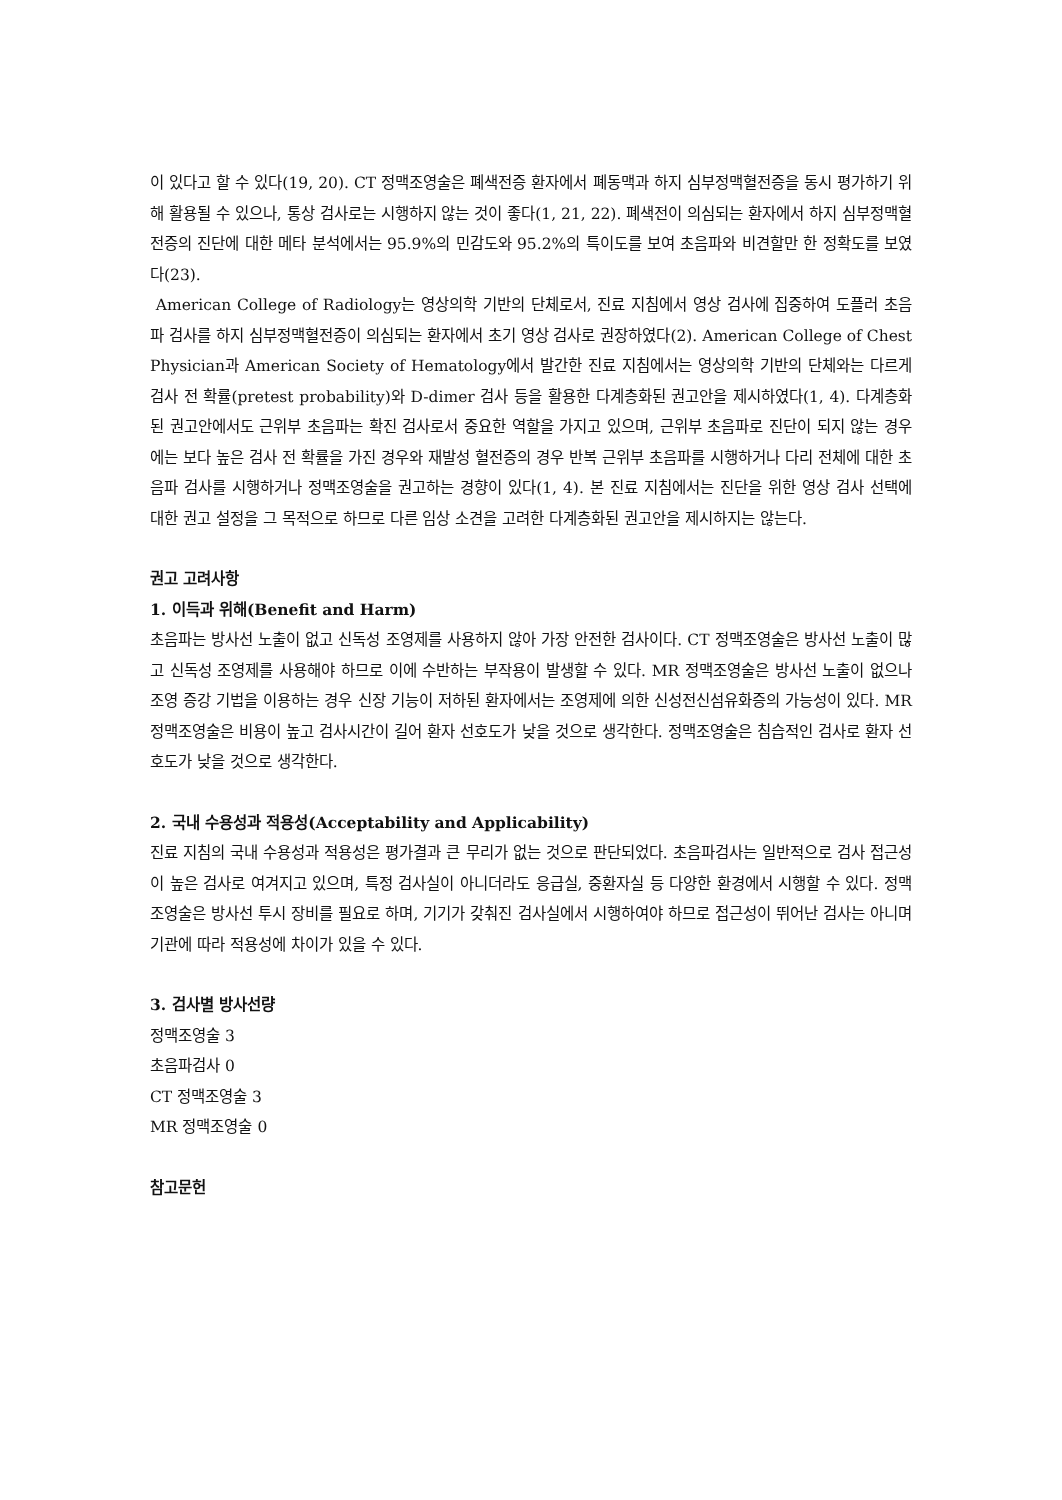이 있다고 할 수 있다(19, 20). CT 정맥조영술은 폐색전증 환자에서 폐동맥과 하지 심부정맥혈전증을 동시 평가하기 위해 활용될 수 있으나, 통상 검사로는 시행하지 않는 것이 좋다(1, 21, 22). 폐색전이 의심되는 환자에서 하지 심부정맥혈전증의 진단에 대한 메타 분석에서는 95.9%의 민감도와 95.2%의 특이도를 보여 초음파와 비견할만 한 정확도를 보였다(23).
American College of Radiology는 영상의학 기반의 단체로서, 진료 지침에서 영상 검사에 집중하여 도플러 초음파 검사를 하지 심부정맥혈전증이 의심되는 환자에서 초기 영상 검사로 권장하였다(2). American College of Chest Physician과 American Society of Hematology에서 발간한 진료 지침에서는 영상의학 기반의 단체와는 다르게 검사 전 확률(pretest probability)와 D-dimer 검사 등을 활용한 다계층화된 권고안을 제시하였다(1, 4). 다계층화된 권고안에서도 근위부 초음파는 확진 검사로서 중요한 역할을 가지고 있으며, 근위부 초음파로 진단이 되지 않는 경우에는 보다 높은 검사 전 확률을 가진 경우와 재발성 혈전증의 경우 반복 근위부 초음파를 시행하거나 다리 전체에 대한 초음파 검사를 시행하거나 정맥조영술을 권고하는 경향이 있다(1, 4). 본 진료 지침에서는 진단을 위한 영상 검사 선택에 대한 권고 설정을 그 목적으로 하므로 다른 임상 소견을 고려한 다계층화된 권고안을 제시하지는 않는다.
권고 고려사항
1. 이득과 위해(Benefit and Harm)
초음파는 방사선 노출이 없고 신독성 조영제를 사용하지 않아 가장 안전한 검사이다. CT 정맥조영술은 방사선 노출이 많고 신독성 조영제를 사용해야 하므로 이에 수반하는 부작용이 발생할 수 있다. MR 정맥조영술은 방사선 노출이 없으나 조영 증강 기법을 이용하는 경우 신장 기능이 저하된 환자에서는 조영제에 의한 신성전신섬유화증의 가능성이 있다. MR 정맥조영술은 비용이 높고 검사시간이 길어 환자 선호도가 낮을 것으로 생각한다. 정맥조영술은 침습적인 검사로 환자 선호도가 낮을 것으로 생각한다.
2. 국내 수용성과 적용성(Acceptability and Applicability)
진료 지침의 국내 수용성과 적용성은 평가결과 큰 무리가 없는 것으로 판단되었다. 초음파검사는 일반적으로 검사 접근성이 높은 검사로 여겨지고 있으며, 특정 검사실이 아니더라도 응급실, 중환자실 등 다양한 환경에서 시행할 수 있다. 정맥조영술은 방사선 투시 장비를 필요로 하며, 기기가 갖춰진 검사실에서 시행하여야 하므로 접근성이 뛰어난 검사는 아니며 기관에 따라 적용성에 차이가 있을 수 있다.
3. 검사별 방사선량
정맥조영술 3
초음파검사 0
CT 정맥조영술 3
MR 정맥조영술 0
참고문헌